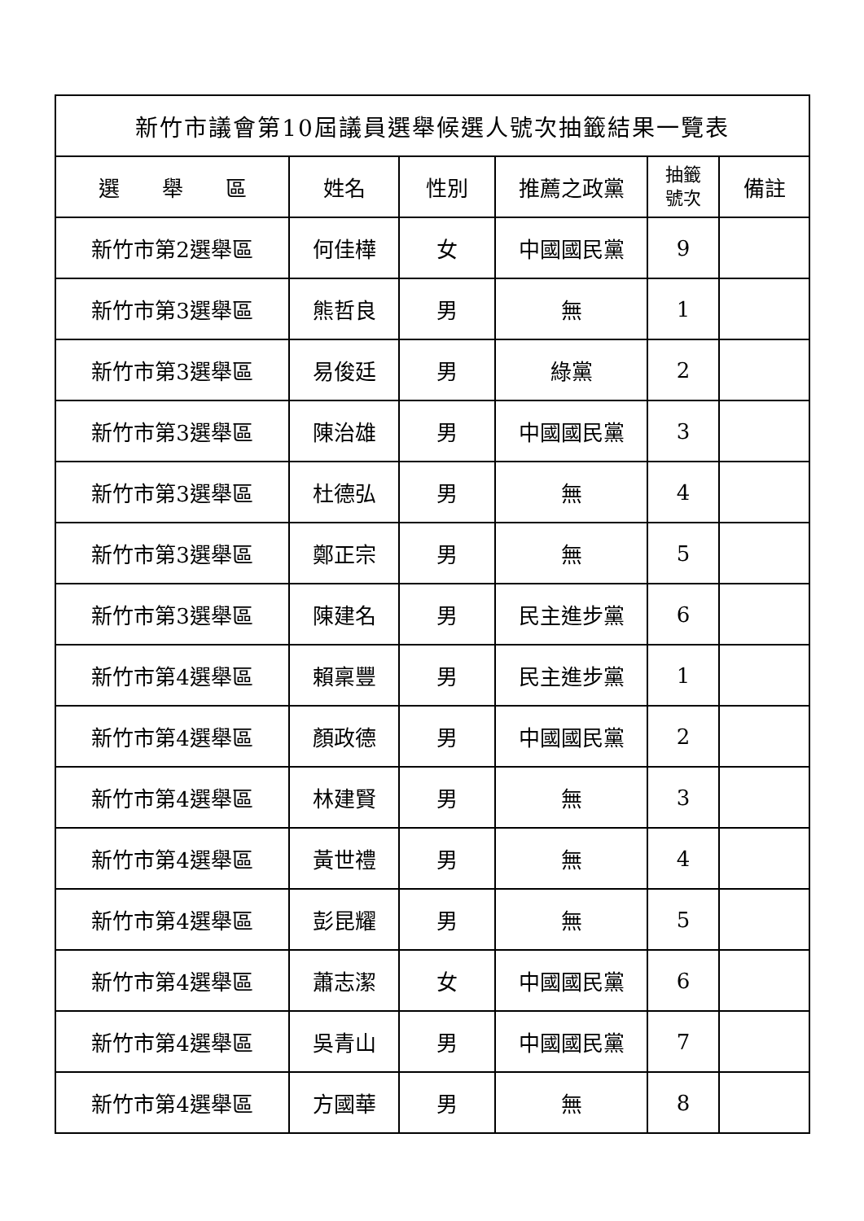| 新竹市議會第10屆議員選舉候選人號次抽籤結果一覽表 | | | | | |
| --- | --- | --- | --- | --- | --- |
| 選 舉 區 | 姓名 | 性別 | 推薦之政黨 | 抽籤 號次 | 備註 |
| 新竹市第2選舉區 | 何佳樺 | 女 | 中國國民黨 | 9 | |
| 新竹市第3選舉區 | 熊哲良 | 男 | 無 | 1 | |
| 新竹市第3選舉區 | 易俊廷 | 男 | 綠黨 | 2 | |
| 新竹市第3選舉區 | 陳治雄 | 男 | 中國國民黨 | 3 | |
| 新竹市第3選舉區 | 杜德弘 | 男 | 無 | 4 | |
| 新竹市第3選舉區 | 鄭正宗 | 男 | 無 | 5 | |
| 新竹市第3選舉區 | 陳建名 | 男 | 民主進步黨 | 6 | |
| 新竹市第4選舉區 | 賴稟豐 | 男 | 民主進步黨 | 1 | |
| 新竹市第4選舉區 | 顏政德 | 男 | 中國國民黨 | 2 | |
| 新竹市第4選舉區 | 林建賢 | 男 | 無 | 3 | |
| 新竹市第4選舉區 | 黃世禮 | 男 | 無 | 4 | |
| 新竹市第4選舉區 | 彭昆耀 | 男 | 無 | 5 | |
| 新竹市第4選舉區 | 蕭志潔 | 女 | 中國國民黨 | 6 | |
| 新竹市第4選舉區 | 吳青山 | 男 | 中國國民黨 | 7 | |
| 新竹市第4選舉區 | 方國華 | 男 | 無 | 8 | |